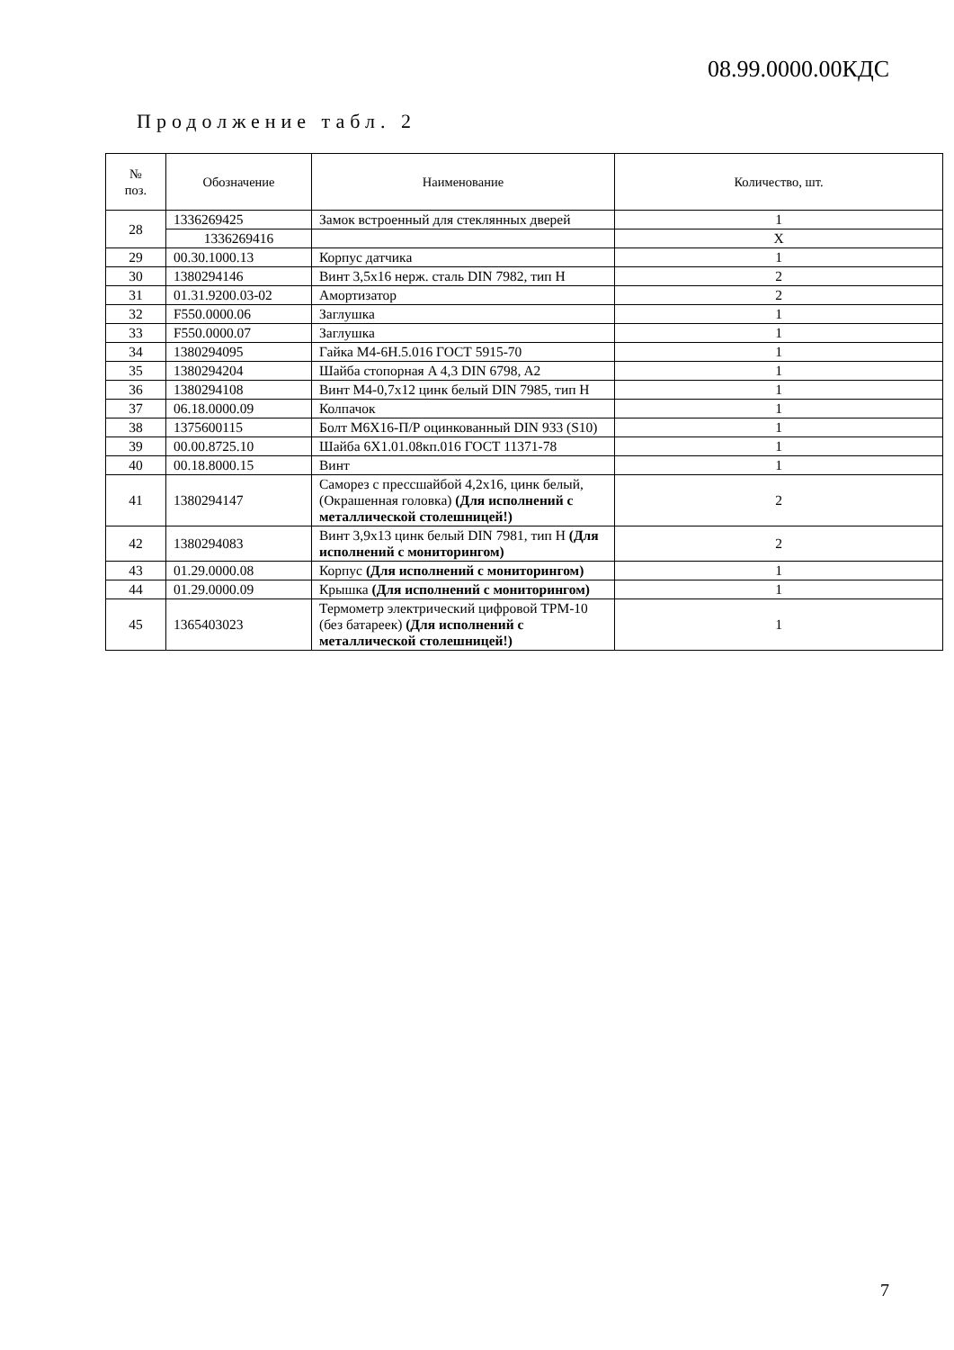08.99.0000.00КДС
Продолжение табл. 2
| № поз. | Обозначение | Наименование | Количество, шт. |
| --- | --- | --- | --- |
| 28 | 1336269425 | Замок встроенный для стеклянных дверей | 1 |
| | 1336269416 | | X |
| 29 | 00.30.1000.13 | Корпус датчика | 1 |
| 30 | 1380294146 | Винт 3,5x16 нерж. сталь DIN 7982, тип H | 2 |
| 31 | 01.31.9200.03-02 | Амортизатор | 2 |
| 32 | F550.0000.06 | Заглушка | 1 |
| 33 | F550.0000.07 | Заглушка | 1 |
| 34 | 1380294095 | Гайка М4-6Н.5.016 ГОСТ 5915-70 | 1 |
| 35 | 1380294204 | Шайба стопорная A 4,3 DIN 6798, A2 | 1 |
| 36 | 1380294108 | Винт M4-0,7x12 цинк белый DIN 7985, тип H | 1 |
| 37 | 06.18.0000.09 | Колпачок | 1 |
| 38 | 1375600115 | Болт М6Х16-П/Р оцинкованный DIN 933 (S10) | 1 |
| 39 | 00.00.8725.10 | Шайба 6Х1.01.08кп.016 ГОСТ 11371-78 | 1 |
| 40 | 00.18.8000.15 | Винт | 1 |
| 41 | 1380294147 | Саморез с прессшайбой 4,2x16, цинк белый, (Окрашенная головка) (Для исполнений с металлической столешницей!) | 2 |
| 42 | 1380294083 | Винт 3,9x13 цинк белый DIN 7981, тип H (Для исполнений с мониторингом) | 2 |
| 43 | 01.29.0000.08 | Корпус (Для исполнений с мониторингом) | 1 |
| 44 | 01.29.0000.09 | Крышка (Для исполнений с мониторингом) | 1 |
| 45 | 1365403023 | Термометр электрический цифровой ТРМ-10 (без батареек) (Для исполнений с металлической столешницей!) | 1 |
7